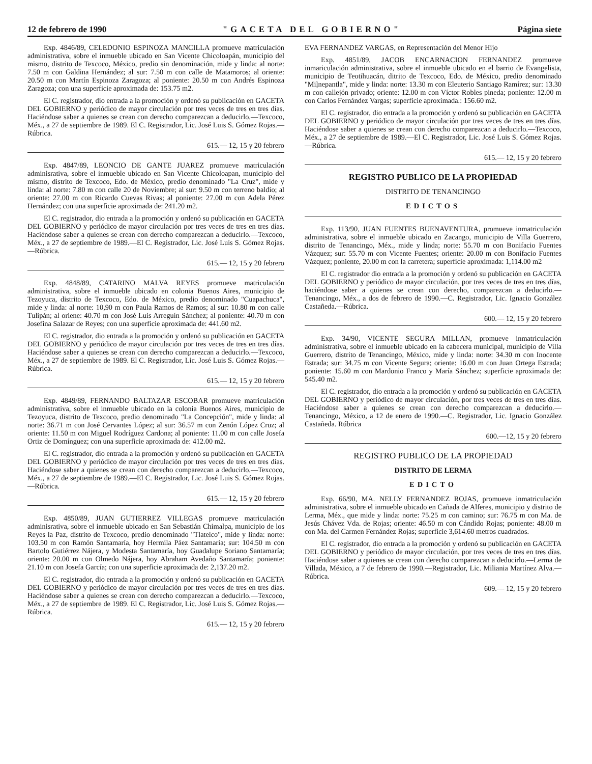12 de febrero de 1990 "GACETA DEL GOBIERNO" Página siete
Exp. 4846/89, CELEDONIO ESPINOZA MANCILLA promueve matriculación administrativa, sobre el inmueble ubicado en San Vicente Chicoloapán, municipio del mismo, distrito de Texcoco, México, predio sin denominación, mide y linda: al norte: 7.50 m con Galdina Hernández; al sur: 7.50 m con calle de Matamoros; al oriente: 20.50 m con Martín Espinoza Zaragoza; al poniente: 20.50 m con Andrés Espinoza Zaragoza; con una superficie aproximada de: 153.75 m2.
El C. registrador, dio entrada a la promoción y ordenó su publicación en GACETA DEL GOBIERNO y periódico de mayor circulación por tres veces de tres en tres días. Haciéndose saber a quienes se crean con derecho comparezcan a deducirlo.—Texcoco, Méx., a 27 de septiembre de 1989. El C. Registrador, Lic. José Luis S. Gómez Rojas.—Rúbrica.
615.— 12, 15 y 20 febrero
Exp. 4847/89, LEONCIO DE GANTE JUAREZ promueve matriculación adminisrativa, sobre el inmueble ubicado en San Vicente Chicoloapan, municipio del mismo, distrito de Texcoco, Edo. de México, predio denominado "La Cruz", mide y linda: al norte: 7.80 m con calle 20 de Noviembre; al sur: 9.50 m con terreno baldío; al oriente: 27.00 m con Ricardo Cuevas Rivas; al poniente: 27.00 m con Adela Pérez Hernández; con una superficie aproximada de: 241.20 m2.
El C. registrador, dio entrada a la promoción y ordenó su publicación en GACETA DEL GOBIERNO y periódico de mayor circulación por tres veces de tres en tres días. Haciéndose saber a quienes se crean con derecho comparezcan a deducirlo.—Texcoco, Méx., a 27 de septiembre de 1989.—El C. Registrador, Lic. José Luis S. Gómez Rojas.—Rúbrica.
615.— 12, 15 y 20 febrero
Exp. 4848/89, CATARINO MALVA REYES promueve matriculación administrativa, sobre el inmueble ubicado en colonia Buenos Aires, municipio de Tezoyuca, distrito de Texcoco, Edo. de México, predio denominado "Cuapachuca", mide y linda: al norte: 10,90 m con Paula Ramos de Ramos; al sur: 10.80 m con calle Tulipán; al oriene: 40.70 m con José Luis Arreguín Sánchez; al poniente: 40.70 m con Josefina Salazar de Reyes; con una superficie aproximada de: 441.60 m2.
El C. registrador, dio entrada a la promoción y ordenó su publicación en GACETA DEL GOBIERNO y periódico de mayor circulación por tres veces de tres en tres días. Haciéndose saber a quienes se crean con derecho comparezcan a deducirlo.—Texcoco, Méx., a 27 de septiembre de 1989. El C. Registrador, Lic. José Luis S. Gómez Rojas.—Rúbrica.
615.— 12, 15 y 20 febrero
Exp. 4849/89, FERNANDO BALTAZAR ESCOBAR promueve matriculación administrativa, sobre el inmueble ubicado en la colonia Buenos Aires, municipio de Tezoyuca, distrito de Texcoco, predio denominado "La Concepción", mide y linda: al norte: 36.71 m con José Cervantes López; al sur: 36.57 m con Zenón López Cruz; al oriente: 11.50 m con Miguel Rodríguez Cardona; al poniente: 11.00 m con calle Josefa Ortiz de Domínguez; con una superficie aproximada de: 412.00 m2.
El C. registrador, dio entrada a la promoción y ordenó su publicación en GACETA DEL GOBIERNO y periódico de mayor circulación por tres veces de tres en tres días. Haciéndose saber a quienes se crean con derecho comparezcan a deducirlo.—Texcoco, Méx., a 27 de septiembre de 1989.—El C. Registrador, Lic. José Luis S. Gómez Rojas.—Rúbrica.
615.— 12, 15 y 20 febrero
Exp. 4850/89, JUAN GUTIERREZ VILLEGAS promueve matriculación adminisrativa, sobre el inmueble ubicado en San Sebastián Chimalpa, municipio de los Reyes la Paz, distrito de Texcoco, predio denominado "Tlatelco", mide y linda: norte: 103.50 m con Ramón Santamaría, hoy Hermila Páez Santamaría; sur: 104.50 m con Bartolo Gutiérrez Nájera, y Modesta Santamaría, hoy Guadalupe Soriano Santamaría; oriente: 20.00 m con Olmedo Nájera, hoy Abraham Avedaño Santamaría; poniente: 21.10 m con Josefa García; con una superficie aproximada de: 2,137.20 m2.
El C. registrador, dio entrada a la promoción y ordenó su publicación en GACETA DEL GOBIERNO y periódico de mayor circulación por tres veces de tres en tres días. Haciéndose saber a quienes se crean con derecho comparezcan a deducirlo.—Texcoco, Méx., a 27 de septiembre de 1989. El C. Registrador, Lic. José Luis S. Gómez Rojas.—Rúbrica.
615.— 12, 15 y 20 febrero
EVA FERNANDEZ VARGAS, en Representación del Menor Hijo
Exp. 4851/89, JACOB ENCARNACION FERNANDEZ promueve inmariculación administrativa, sobre el inmueble ubicado en el barrio de Evangelista, municipio de Teotihuacán, ditrito de Texcoco, Edo. de México, predio denominado "Miļnepantla", mide y linda: norte: 13.30 m con Eleuterio Santiago Ramírez; sur: 13.30 m con callejón privado; oriente: 12.00 m con Víctor Robles pineda; poniente: 12.00 m con Carlos Fernández Vargas; superficie aproximada.: 156.60 m2.
El C. registrador, dio entrada a la promoción y ordenó su publicación en GACETA DEL GOBIERNO y periódico de mayor circulación por tres veces de tres en tres días. Haciéndose saber a quienes se crean con derecho comparezcan a deducirlo.—Texcoco, Méx., a 27 de septiembre de 1989.—El C. Registrador, Lic. José Luis S. Gómez Rojas.—Rúbrica.
615.— 12, 15 y 20 febrero
REGISTRO PUBLICO DE LA PROPIEDAD
DISTRITO DE TENANCINGO
EDICTOS
Exp. 113/90, JUAN FUENTES BUENAVENTURA, promueve inmatriculación administrativa, sobre el inmueble ubicado en Zacango, municipio de Villa Guerrero, distrito de Tenancingo, Méx., mide y linda; norte: 55.70 m con Bonifacio Fuentes Vázquez; sur: 55.70 m con Vicente Fuentes; oriente: 20.00 m con Bonifacio Fuentes Vázquez; poniente, 20.00 m con la carretera; superficie aproximada: 1,114.00 m2
El C. registrador dio entrada a la promoción y ordenó su publicación en GACETA DEL GOBIERNO y periódico de mayor circulación, por tres veces de tres en tres días, haciéndose saber a quienes se crean con derecho, comparezcan a deducirlo.—Tenancingo, Méx., a dos de febrero de 1990.—C. Registrador, Lic. Ignacio González Castañeda.—Rúbrica.
600.— 12, 15 y 20 febrero
Exp. 34/90, VICENTE SEGURA MILLAN, promueve inmatriculación administrativa, sobre el inmueble ubicado en la cabecera municipal, municipio de Villa Guerrero, distrito de Tenancingo, México, mide y linda: norte: 34.30 m con Inocente Estrada; sur: 34.75 m con Vicente Segura; oriente: 16.00 m con Juan Ortega Estrada; poniente: 15.60 m con Mardonio Franco y María Sánchez; superficie aproximada de: 545.40 m2.
El C. registrador, dio entrada a la promoción y ordenó su publicación en GACETA DEL GOBIERNO y periódico de mayor circulación, por tres veces de tres en tres días. Haciéndose saber a quienes se crean con derecho comparezcan a deducirlo.—Tenancingo, México, a 12 de enero de 1990.—C. Registrador, Lic. Ignacio González Castañeda. Rúbrica
600.—12, 15 y 20 febrero
REGISTRO PUBLICO DE LA PROPIEDAD
DISTRITO DE LERMA
EDICTO
Exp. 66/90, MA. NELLY FERNANDEZ ROJAS, promueve inmatriculación administrativa, sobre el inmueble ubicado en Cañada de Alferes, municipio y distrito de Lerma, Méx., que mide y linda: norte: 75.25 m con camino; sur: 76.75 m con Ma. de Jesús Chávez Vda. de Rojas; oriente: 46.50 m con Cándido Rojas; poniente: 48.00 m con Ma. del Carmen Fernández Rojas; superficie 3,614.60 metros cuadrados.
El C. registrador, dio entrada a la promoción y ordenó su publicación en GACETA DEL GOBIERNO y periódico de mayor circulación, por tres veces de tres en tres días. Haciéndose saber a quienes se crean con derecho comparezcan a deducirlo.—Lerma de Villada, México, a 7 de febrero de 1990.—Registrador, Lic. Miliania Martínez Alva.—Rúbrica.
609.— 12, 15 y 20 febrero